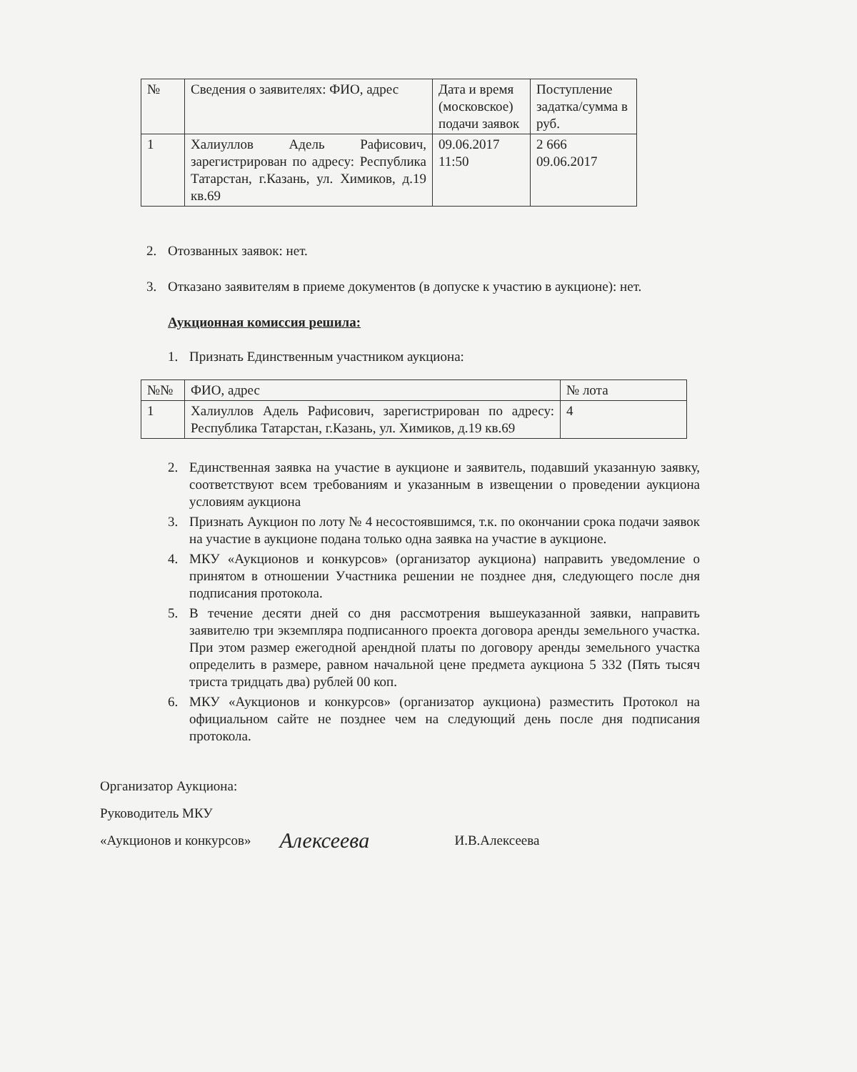| № | Сведения о заявителях: ФИО, адрес | Дата и время (московское) подачи заявок | Поступление задатка/сумма в руб. |
| 1 | Халиуллов Адель Рафисович, зарегистрирован по адресу: Республика Татарстан, г.Казань, ул. Химиков, д.19 кв.69 | 09.06.2017 11:50 | 2 666 09.06.2017 |
2. Отозванных заявок: нет.
3. Отказано заявителям в приеме документов (в допуске к участию в аукционе): нет.
Аукционная комиссия решила:
1. Признать Единственным участником аукциона:
| №№ | ФИО, адрес | № лота |
| 1 | Халиуллов Адель Рафисович, зарегистрирован по адресу: Республика Татарстан, г.Казань, ул. Химиков, д.19 кв.69 | 4 |
2. Единственная заявка на участие в аукционе и заявитель, подавший указанную заявку, соответствуют всем требованиям и указанным в извещении о проведении аукциона условиям аукциона
3. Признать Аукцион по лоту № 4 несостоявшимся, т.к. по окончании срока подачи заявок на участие в аукционе подана только одна заявка на участие в аукционе.
4. МКУ «Аукционов и конкурсов» (организатор аукциона) направить уведомление о принятом в отношении Участника решении не позднее дня, следующего после дня подписания протокола.
5. В течение десяти дней со дня рассмотрения вышеуказанной заявки, направить заявителю три экземпляра подписанного проекта договора аренды земельного участка. При этом размер ежегодной арендной платы по договору аренды земельного участка определить в размере, равном начальной цене предмета аукциона 5 332 (Пять тысяч триста тридцать два) рублей 00 коп.
6. МКУ «Аукционов и конкурсов» (организатор аукциона) разместить Протокол на официальном сайте не позднее чем на следующий день после дня подписания протокола.
Организатор Аукциона:
Руководитель МКУ
«Аукционов и конкурсов» Алексеева И.В.Алексеева